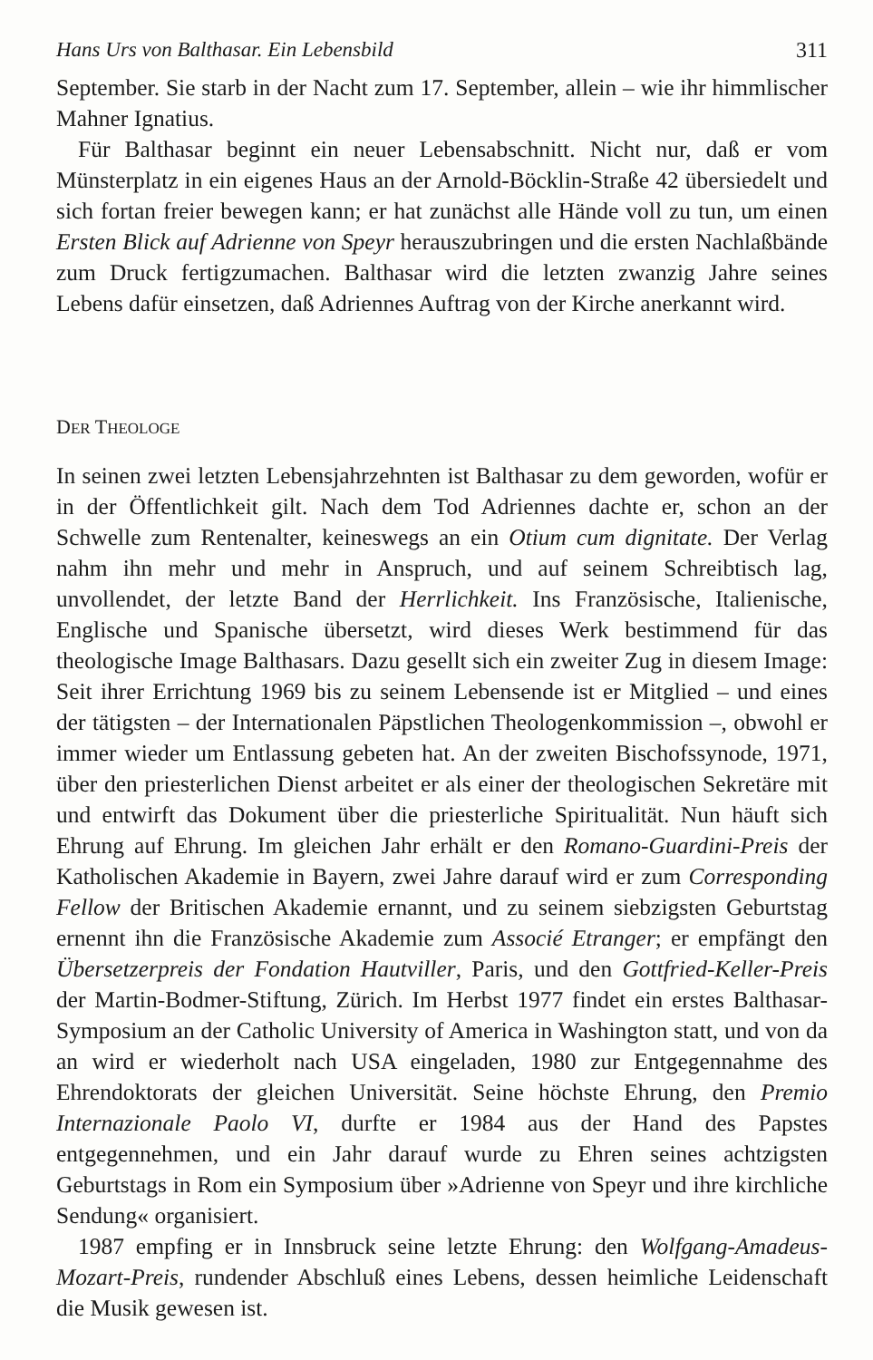Hans Urs von Balthasar. Ein Lebensbild 311
September. Sie starb in der Nacht zum 17. September, allein – wie ihr himmlischer Mahner Ignatius.
Für Balthasar beginnt ein neuer Lebensabschnitt. Nicht nur, daß er vom Münsterplatz in ein eigenes Haus an der Arnold-Böcklin-Straße 42 übersiedelt und sich fortan freier bewegen kann; er hat zunächst alle Hände voll zu tun, um einen Ersten Blick auf Adrienne von Speyr herauszubringen und die ersten Nachlaßbände zum Druck fertigzumachen. Balthasar wird die letzten zwanzig Jahre seines Lebens dafür einsetzen, daß Adriennes Auftrag von der Kirche anerkannt wird.
DER THEOLOGE
In seinen zwei letzten Lebensjahrzehnten ist Balthasar zu dem geworden, wofür er in der Öffentlichkeit gilt. Nach dem Tod Adriennes dachte er, schon an der Schwelle zum Rentenalter, keineswegs an ein Otium cum dignitate. Der Verlag nahm ihn mehr und mehr in Anspruch, und auf seinem Schreibtisch lag, unvollendet, der letzte Band der Herrlichkeit. Ins Französische, Italienische, Englische und Spanische übersetzt, wird dieses Werk bestimmend für das theologische Image Balthasars. Dazu gesellt sich ein zweiter Zug in diesem Image: Seit ihrer Errichtung 1969 bis zu seinem Lebensende ist er Mitglied – und eines der tätigsten – der Internationalen Päpstlichen Theologenkommission –, obwohl er immer wieder um Entlassung gebeten hat. An der zweiten Bischofssynode, 1971, über den priesterlichen Dienst arbeitet er als einer der theologischen Sekretäre mit und entwirft das Dokument über die priesterliche Spiritualität. Nun häuft sich Ehrung auf Ehrung. Im gleichen Jahr erhält er den Romano-Guardini-Preis der Katholischen Akademie in Bayern, zwei Jahre darauf wird er zum Corresponding Fellow der Britischen Akademie ernannt, und zu seinem siebzigsten Geburtstag ernennt ihn die Französische Akademie zum Associé Etranger; er empfängt den Übersetzerpreis der Fondation Hautviller, Paris, und den Gottfried-Keller-Preis der Martin-Bodmer-Stiftung, Zürich. Im Herbst 1977 findet ein erstes Balthasar-Symposium an der Catholic University of America in Washington statt, und von da an wird er wiederholt nach USA eingeladen, 1980 zur Entgegennahme des Ehrendoktorats der gleichen Universität. Seine höchste Ehrung, den Premio Internazionale Paolo VI, durfte er 1984 aus der Hand des Papstes entgegennehmen, und ein Jahr darauf wurde zu Ehren seines achtzigsten Geburtstags in Rom ein Symposium über »Adrienne von Speyr und ihre kirchliche Sendung« organisiert.
1987 empfing er in Innsbruck seine letzte Ehrung: den Wolfgang-Amadeus-Mozart-Preis, rundender Abschluß eines Lebens, dessen heimliche Leidenschaft die Musik gewesen ist.